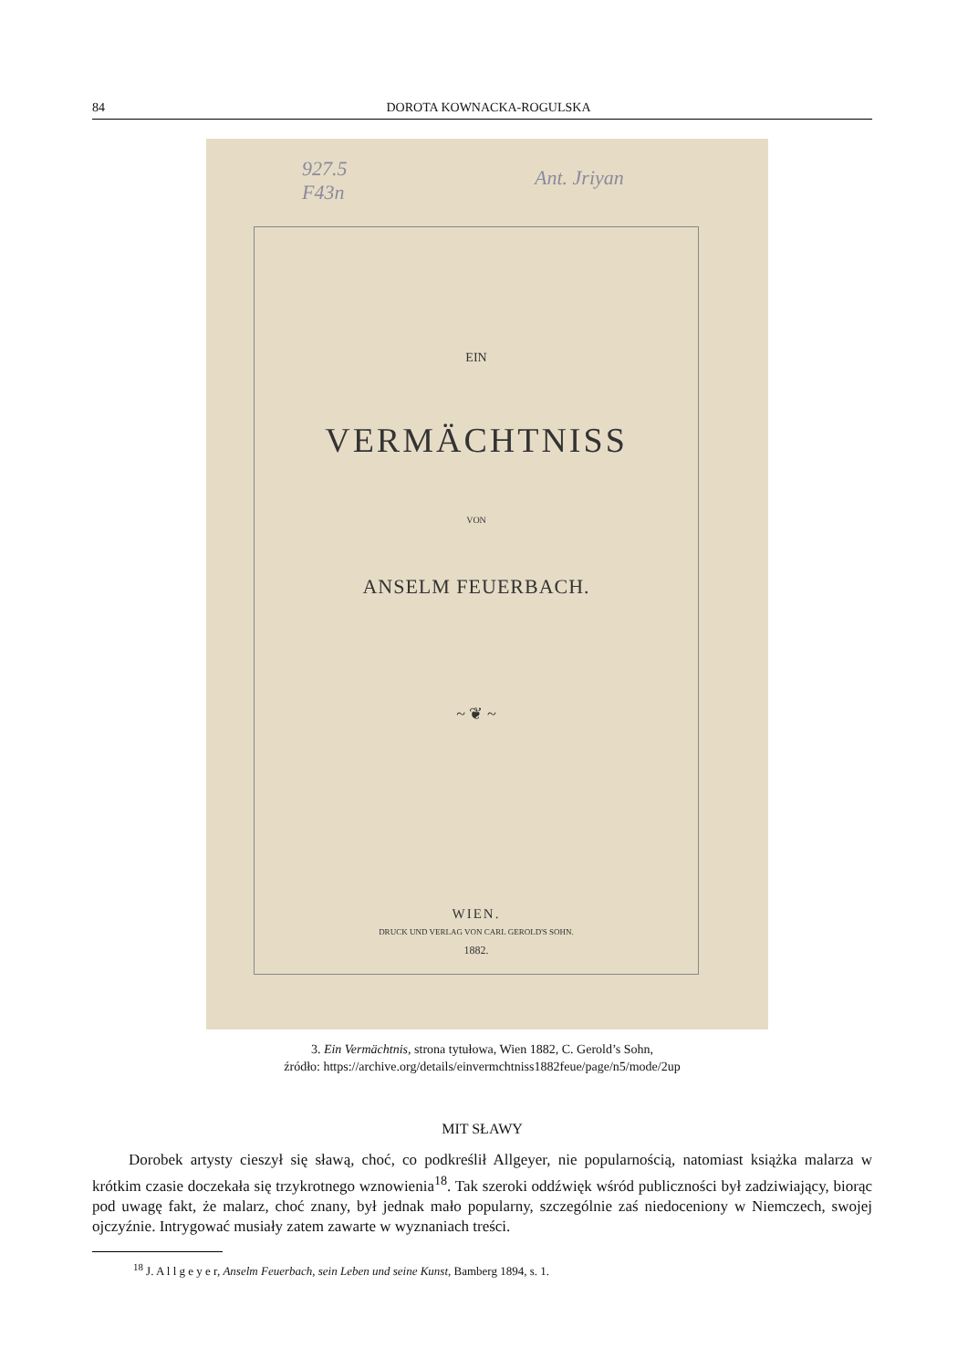84 DOROTA KOWNACKA-ROGULSKA
927.5
F43n
Ant. Jriyan
EIN
VERMÄCHTNISS
VON
ANSELM FEUERBACH.
~ ❦ ~
WIEN.
DRUCK UND VERLAG VON CARL GEROLD'S SOHN.
1882.
3. Ein Vermächtnis, strona tytułowa, Wien 1882, C. Gerold’s Sohn,
źródło: https://archive.org/details/einvermchtniss1882feue/page/n5/mode/2up
MIT SŁAWY
Dorobek artysty cieszył się sławą, choć, co podkreślił Allgeyer, nie popularnością, natomiast książka malarza w krótkim czasie doczekała się trzykrotnego wznowienia<sup>18</sup>. Tak szeroki oddźwięk wśród publiczności był zadziwiający, biorąc pod uwagę fakt, że malarz, choć znany, był jednak mało popularny, szczególnie zaś niedoceniony w Niemczech, swojej ojczyźnie. Intrygować musiały zatem zawarte w wyznaniach treści.
<sup>18</sup> J. A l l g e y e r, Anselm Feuerbach, sein Leben und seine Kunst, Bamberg 1894, s. 1.